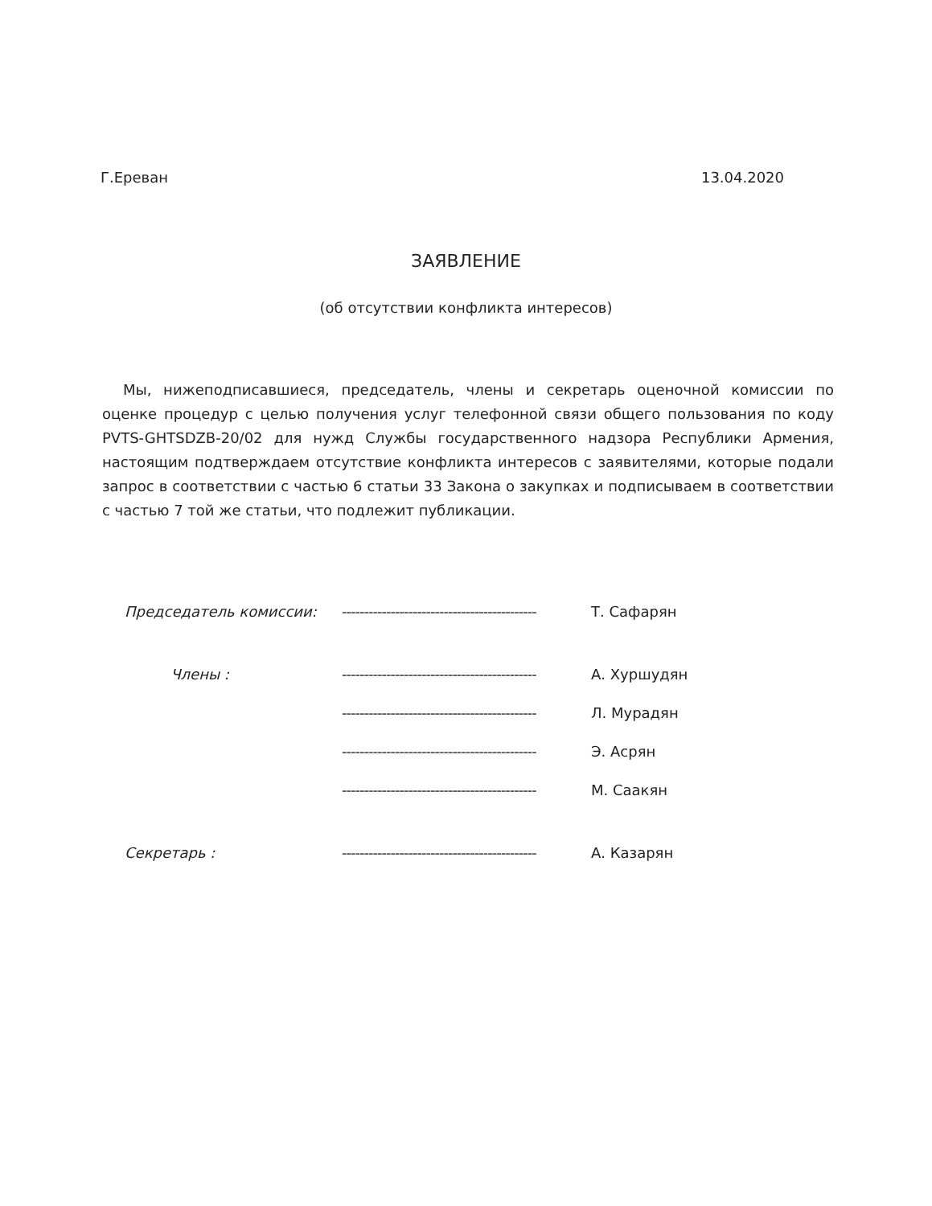Г.Ереван 13.04.2020
ЗАЯВЛЕНИЕ
(об отсутствии конфликта интересов)
Мы, нижеподписавшиеся, председатель, члены и секретарь оценочной комиссии по оценке процедур с целью получения услуг телефонной связи общего пользования по коду PVTS-GHTSDZB-20/02 для нужд Службы государственного надзора Республики Армения, настоящим подтверждаем отсутствие конфликта интересов с заявителями, которые подали запрос в соответствии с частью 6 статьи 33 Закона о закупках и подписываем в соответствии с частью 7 той же статьи, что подлежит публикации.
Председатель комиссии: -------------------------------------------- Т. Сафарян
Члены : -------------------------------------------- А. Хуршудян
-------------------------------------------- Л. Мурадян
-------------------------------------------- Э. Асрян
-------------------------------------------- М. Саакян
Секретарь : -------------------------------------------- А. Казарян